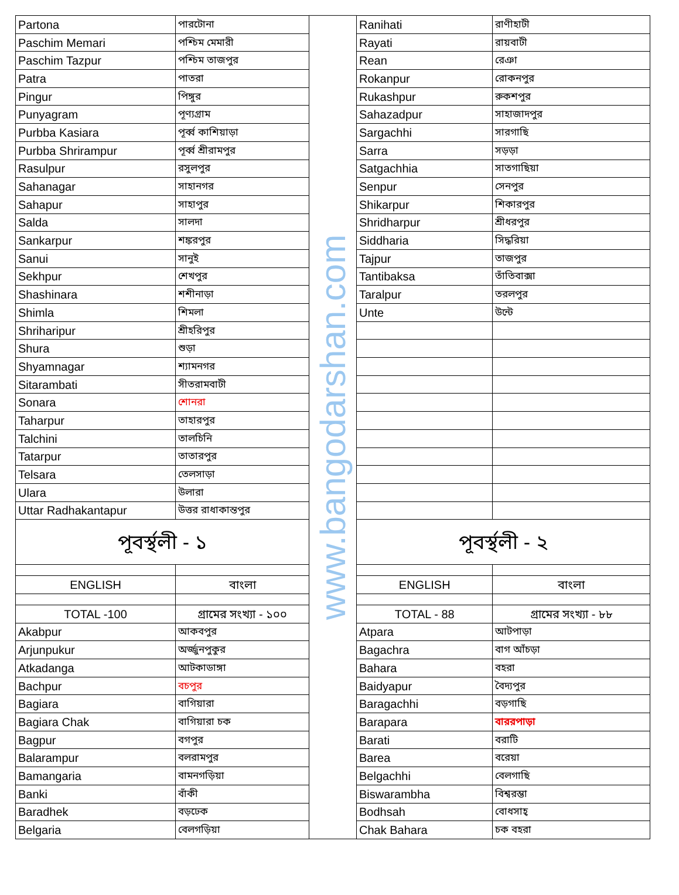| Partona | পারটোনা |
| Paschim Memari | পশ্চিম মেমারী |
| Paschim Tazpur | পশ্চিম তাজপুর |
| Patra | পাতরা |
| Pingur | পিঙ্গুর |
| Punyagram | পূণ্যগ্রাম |
| Purbba Kasiara | পূর্ব্ব কাশিয়াড়া |
| Purbba Shrirampur | পূর্ব্ব শ্রীরামপুর |
| Rasulpur | রসুলপুর |
| Sahanagar | সাহানগর |
| Sahapur | সাহাপুর |
| Salda | সালদা |
| Sankarpur | শঙ্করপুর |
| Sanui | সানুই |
| Sekhpur | শেখপুর |
| Shashinara | শশীনাড়া |
| Shimla | শিমলা |
| Shriharipur | শ্রীহরিপুর |
| Shura | শুড়া |
| Shyamnagar | শ্যামনগর |
| Sitarambati | সীতরামবাটী |
| Sonara | শোনরা |
| Taharpur | তাহারপুর |
| Talchini | তালচিনি |
| Tatarpur | তাতারপুর |
| Telsara | তেলসাড়া |
| Ulara | উলারা |
| Uttar Radhakantapur | উত্তর রাধাকান্তপুর |
| পূবর্স্থলী - ১ | |
| ENGLISH | বাংলা |
| TOTAL -100 | গ্রামের সংখ্যা - ১০০ |
| Akabpur | আকবপুর |
| Arjunpukur | অর্জ্জুনপুকুর |
| Atkadanga | আটকাডাঙ্গা |
| Bachpur | বচপুর |
| Bagiara | বাগিয়ারা |
| Bagiara Chak | বাগিয়ারা চক |
| Bagpur | বগপুর |
| Balarampur | বলরামপুর |
| Bamangaria | বামনগড়িয়া |
| Banki | বাঁকী |
| Baradhek | বড়ঢেক |
| Belgaria | বেলগড়িয়া |
www.bangodarshan.com
| Ranihati | রাণীহাটী |
| Rayati | রায়বাটী |
| Rean | রেঞা |
| Rokanpur | রোকনপুর |
| Rukashpur | রুকশপুর |
| Sahazadpur | সাহাজাদপুর |
| Sargachhi | সারগাছি |
| Sarra | সড়ড়া |
| Satgachhia | সাতগাছিয়া |
| Senpur | সেনপুর |
| Shikarpur | শিকারপুর |
| Shridharpur | শ্রীধরপুর |
| Siddharia | সিদ্ধরিয়া |
| Tajpur | তাজপুর |
| Tantibaksa | তাঁতিবাক্সা |
| Taralpur | তরলপুর |
| Unte | উন্টে |
| পূবর্স্থলী - ২ | |
| ENGLISH | বাংলা |
| TOTAL - 88 | গ্রামের সংখ্যা - ৮৮ |
| Atpara | আটপাড়া |
| Bagachra | বাগ আঁচড়া |
| Bahara | বহরা |
| Baidyapur | বৈদ্যপুর |
| Baragachhi | বড়গাছি |
| Barapara | বাররপাড়া |
| Barati | বরাটি |
| Barea | বরেয়া |
| Belgachhi | বেলগাছি |
| Biswarambha | বিশ্বরম্ভা |
| Bodhsah | বোধসাহ্ |
| Chak Bahara | চক বহরা |